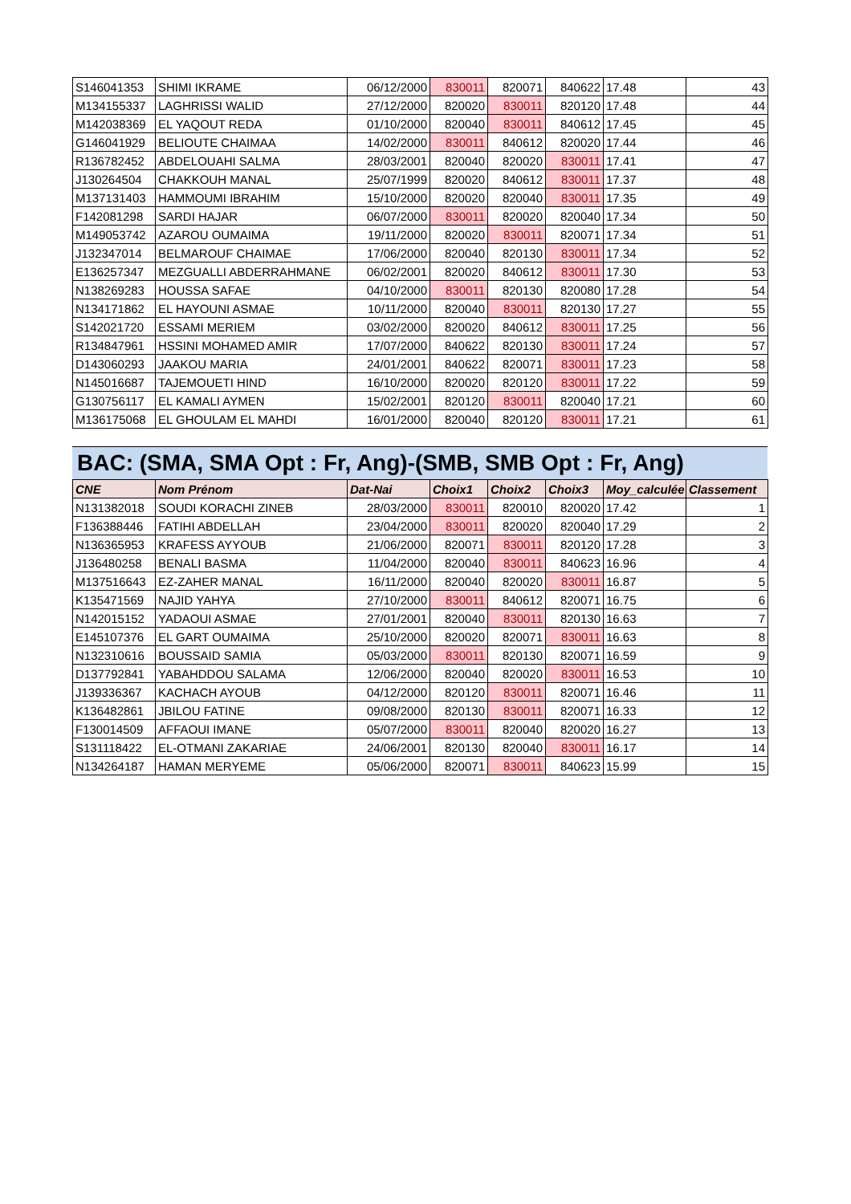| S146041353 | SHIMI IKRAME | 06/12/2000 | 830011 | 820071 | 840622 | 17.48 | 43 |
| M134155337 | LAGHRISSI WALID | 27/12/2000 | 820020 | 830011 | 820120 | 17.48 | 44 |
| M142038369 | EL YAQOUT REDA | 01/10/2000 | 820040 | 830011 | 840612 | 17.45 | 45 |
| G146041929 | BELIOUTE CHAIMAA | 14/02/2000 | 830011 | 840612 | 820020 | 17.44 | 46 |
| R136782452 | ABDELOUAHI SALMA | 28/03/2001 | 820040 | 820020 | 830011 | 17.41 | 47 |
| J130264504 | CHAKKOUH MANAL | 25/07/1999 | 820020 | 840612 | 830011 | 17.37 | 48 |
| M137131403 | HAMMOUMI IBRAHIM | 15/10/2000 | 820020 | 820040 | 830011 | 17.35 | 49 |
| F142081298 | SARDI HAJAR | 06/07/2000 | 830011 | 820020 | 820040 | 17.34 | 50 |
| M149053742 | AZAROU OUMAIMA | 19/11/2000 | 820020 | 830011 | 820071 | 17.34 | 51 |
| J132347014 | BELMAROUF CHAIMAE | 17/06/2000 | 820040 | 820130 | 830011 | 17.34 | 52 |
| E136257347 | MEZGUALLI ABDERRAHMANE | 06/02/2001 | 820020 | 840612 | 830011 | 17.30 | 53 |
| N138269283 | HOUSSA SAFAE | 04/10/2000 | 830011 | 820130 | 820080 | 17.28 | 54 |
| N134171862 | EL HAYOUNI ASMAE | 10/11/2000 | 820040 | 830011 | 820130 | 17.27 | 55 |
| S142021720 | ESSAMI MERIEM | 03/02/2000 | 820020 | 840612 | 830011 | 17.25 | 56 |
| R134847961 | HSSINI MOHAMED AMIR | 17/07/2000 | 840622 | 820130 | 830011 | 17.24 | 57 |
| D143060293 | JAAKOU MARIA | 24/01/2001 | 840622 | 820071 | 830011 | 17.23 | 58 |
| N145016687 | TAJEMOUETI HIND | 16/10/2000 | 820020 | 820120 | 830011 | 17.22 | 59 |
| G130756117 | EL KAMALI AYMEN | 15/02/2001 | 820120 | 830011 | 820040 | 17.21 | 60 |
| M136175068 | EL GHOULAM EL MAHDI | 16/01/2000 | 820040 | 820120 | 830011 | 17.21 | 61 |
BAC: (SMA, SMA Opt : Fr, Ang)-(SMB, SMB Opt : Fr, Ang)
| CNE | Nom Prénom | Dat-Nai | Choix1 | Choix2 | Choix3 | Moy_calculée | Classement |
| --- | --- | --- | --- | --- | --- | --- | --- |
| N131382018 | SOUDI KORACHI ZINEB | 28/03/2000 | 830011 | 820010 | 820020 | 17.42 | 1 |
| F136388446 | FATIHI ABDELLAH | 23/04/2000 | 830011 | 820020 | 820040 | 17.29 | 2 |
| N136365953 | KRAFESS AYYOUB | 21/06/2000 | 820071 | 830011 | 820120 | 17.28 | 3 |
| J136480258 | BENALI BASMA | 11/04/2000 | 820040 | 830011 | 840623 | 16.96 | 4 |
| M137516643 | EZ-ZAHER MANAL | 16/11/2000 | 820040 | 820020 | 830011 | 16.87 | 5 |
| K135471569 | NAJID YAHYA | 27/10/2000 | 830011 | 840612 | 820071 | 16.75 | 6 |
| N142015152 | YADAOUI ASMAE | 27/01/2001 | 820040 | 830011 | 820130 | 16.63 | 7 |
| E145107376 | EL GART OUMAIMA | 25/10/2000 | 820020 | 820071 | 830011 | 16.63 | 8 |
| N132310616 | BOUSSAID SAMIA | 05/03/2000 | 830011 | 820130 | 820071 | 16.59 | 9 |
| D137792841 | YABAHDDOU SALAMA | 12/06/2000 | 820040 | 820020 | 830011 | 16.53 | 10 |
| J139336367 | KACHACH AYOUB | 04/12/2000 | 820120 | 830011 | 820071 | 16.46 | 11 |
| K136482861 | JBILOU FATINE | 09/08/2000 | 820130 | 830011 | 820071 | 16.33 | 12 |
| F130014509 | AFFAOUI IMANE | 05/07/2000 | 830011 | 820040 | 820020 | 16.27 | 13 |
| S131118422 | EL-OTMANI ZAKARIAE | 24/06/2001 | 820130 | 820040 | 830011 | 16.17 | 14 |
| N134264187 | HAMAN MERYEME | 05/06/2000 | 820071 | 830011 | 840623 | 15.99 | 15 |